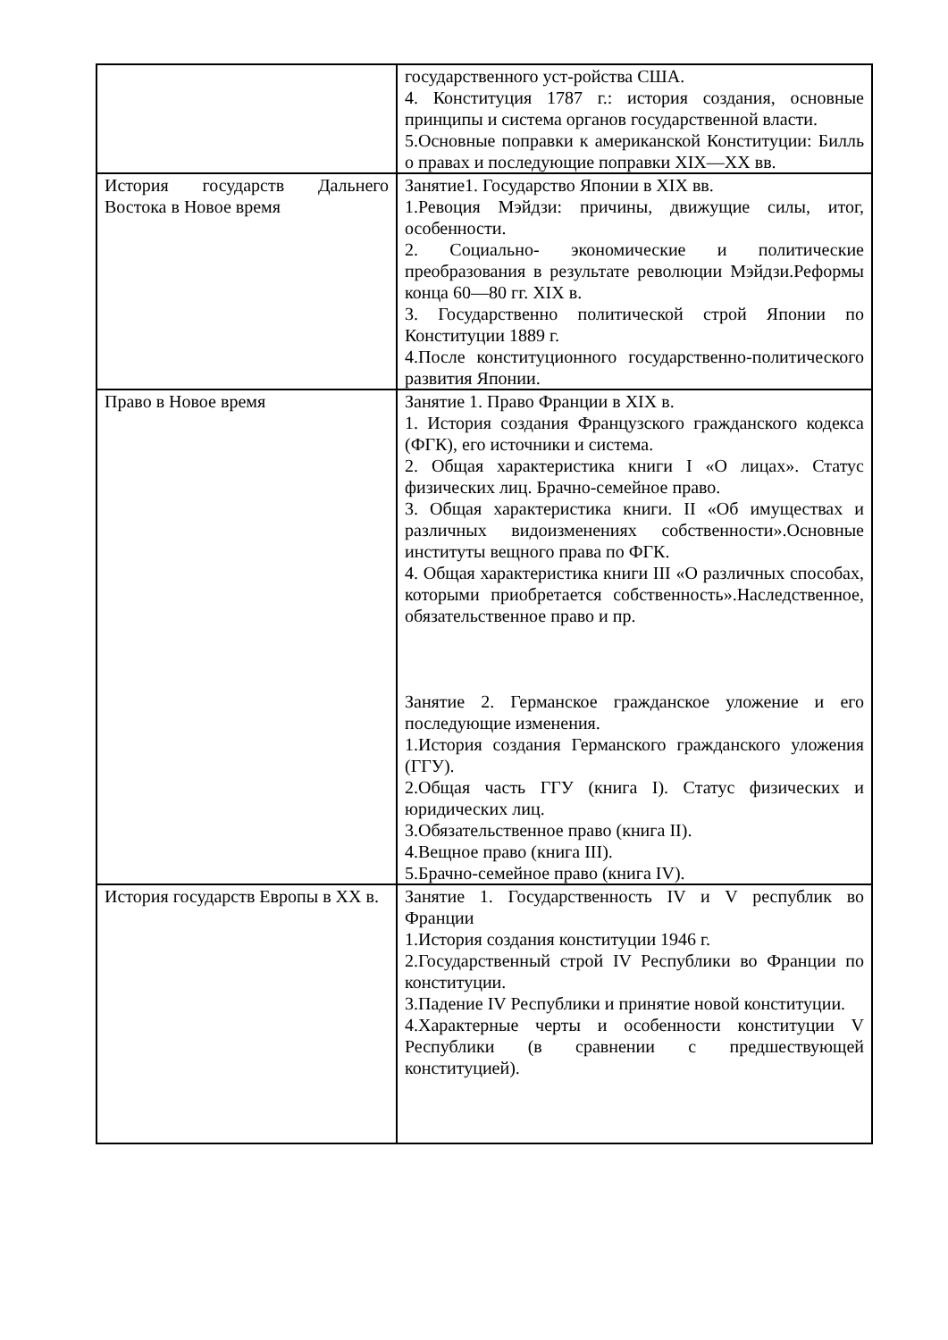| | государственного уст-ройства США. 4. Конституция 1787 г.: история создания, основные принципы и система органов государственной власти. 5.Основные поправки к американской Конституции: Билль о правах и последующие поправки XIX—XX вв. |
| История государств Дальнего Востока в Новое время | Занятие1. Государство Японии в XIX вв. 1.Ревоция Мэйдзи: причины, движущие силы, итог, особенности. 2. Социально- экономические и политические преобразования в результате революции Мэйдзи.Реформы конца 60—80 гг. XIX в. 3. Государственно политической строй Японии по Конституции 1889 г. 4.После конституционного государственно-политического развития Японии. |
| Право в Новое время | Занятие 1. Право Франции в XIX в. 1. История создания Французского гражданского кодекса (ФГК), его источники и система. 2. Общая характеристика книги I «О лицах». Статус физических лиц. Брачно-семейное право. 3. Общая характеристика книги. II «Об имуществах и различных видоизменениях собственности».Основные институты вещного права по ФГК. 4. Общая характеристика книги III «О различных способах, которыми приобретается собственность».Наследственное, обязательственное право и пр. Занятие 2. Германское гражданское уложение и его последующие изменения. 1.История создания Германского гражданского уложения (ГГУ). 2.Общая часть ГГУ (книга I). Статус физических и юридических лиц. 3.Обязательственное право (книга II). 4.Вещное право (книга III). 5.Брачно-семейное право (книга IV). |
| История государств Европы в XX в. | Занятие 1. Государственность IV и V республик во Франции 1.История создания конституции 1946 г. 2.Государственный строй IV Республики во Франции по конституции. 3.Падение IV Республики и принятие новой конституции. 4.Характерные черты и особенности конституции V Республики (в сравнении с предшествующей конституцией). |